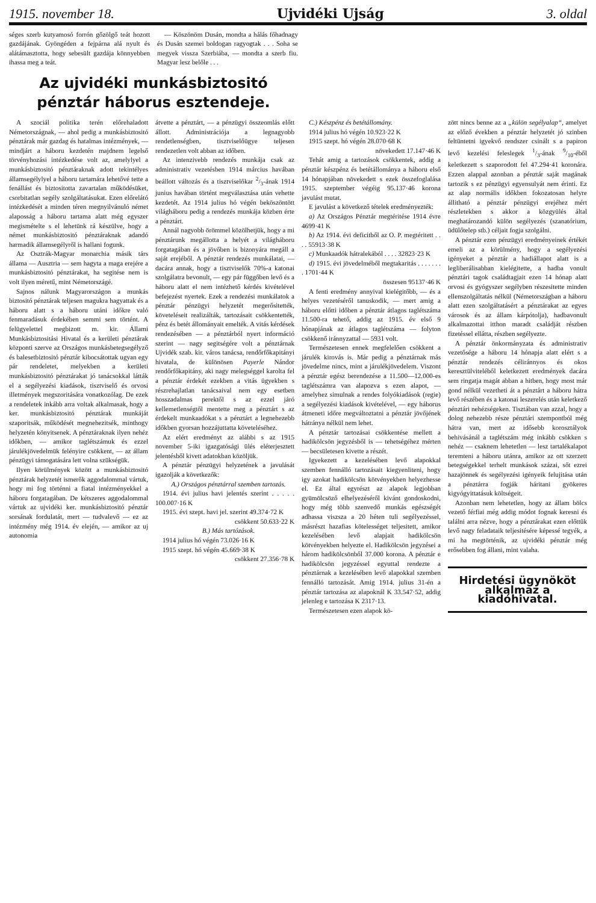1915. november 18. Ujvidéki Ujság 3. oldal
séges szerb kutyamosó forrón gőzölgő teát hozott gazdájának. Gyöngéden a fejpárna alá nyult és alátámasztotta, hogy sebesült gazdája könnyebben ihassa meg a teát.
— Köszönöm Dusán, mondta a hálás főhadnagy és Dusán szemei boldogan ragyogtak . . . Soha se megyek vissza Szerbiába, — mondta a szerb fiu. Magyar lesz belőle . . .
Az ujvidéki munkásbiztositó pénztár háborus esztendeje.
A szociál politika terén előrehaladott Németországnak, — ahol pedig a munkásbiztositó pénztárak már gazdag és hatalmas intézmények, — mindjárt a háboru kezdetén majdnem legelső törvényhozási intézkedése volt az, amelylyel a munkásbiztositó pénztáraknak adott tekintélyes államsegélylyel a háboru tartamára lehetővé tette a fenállást és biztositotta zavartalan működésüket, csorbitatlan segély szolgáltatásukat. Ezen előrelátó intézkedését a minden téren megnyilvánuló német alaposság a háboru tartama alatt még egyszer megismételte s el lehetünk rá készülve, hogy a német munkásbiztositó pénztáraknak adandó harmadik államsegélyről is hallani fogunk.
Az Osztrák-Magyar monarchia másik társ állama — Ausztria — sem hagyta a maga erejére a munkásbiztositó pénztárakat, ha segitése nem is volt ilyen méretű, mint Németországé.
Sajnos nálunk Magyarországon a munkás biztositó pénztárak teljesen magukra hagyattak és a háboru alatt s a háboru utáni időkre való fenmaradásuk érdekében semmi sem történt. A felügyelettel megbizott m. kir. Állami Munkásbiztositási Hivatal és a kerületi pénztárak központi szerve az Országos munkásbetegsegélyző és balesetbiztositó pénztár kibocsátottak ugyan egy pár rendeletet, melyekben a kerületi munkásbiztositó pénztárakat jó tanácsokkal látták el a segélyezési kiadások, tisztviselő és orvosi illetmények megszoritására vonatkozólag. De ezek a rendeletek inkább arra voltak alkalmasak, hogy a ker. munkásbiztositó pénztárak munkáját szaporitsák, működését megnehezitsék, minthogy helyzetén könyitsenek. A pénztáraknak ilyen nehéz időkben, — amikor taglétszámuk és ezzel járulékjövedelmük felényire csökkent, — az állam pénzügyi támogatására lett volna szükségük.
Ilyen körülmények között a munkásbiztositó pénztárak helyzetét ismerők aggodalommal vártuk, hogy mi fog történni a fiatal intézményekkel a háboru forgatagában. De kétszeres aggodalommal vártuk az ujvidéki ker. munkásbiztositó pénztár sorsának fordulatát, mert — tudvalevő — ez az intézmény még 1914. év elején, — amikor az uj autonomia
átvette a pénztárt, — a pénzügyi összeomlás előtt állott. Administrációja a legnagyobb rendetlenségben, tisztviselőügye teljesen rendezetlen volt abban az időben.
Az intenzivebb rendezés munkája csak az administrativ vezetésben 1914 március havában beállott változás és a tisztviselőkar 2/3-ának 1914 junius havában történt megválasztása után vehette kezdetét. Az 1914 julius hó végén beköszöntött világháboru pedig a rendezés munkája közben érte a pénztárt.
Annál nagyobb örömmel közölhetjük, hogy a mi pénztárunk megállotta a helyét a világháboru forgatagában és a jövőben is bizonyára megáll a saját erejéből. A pénztár rendezés munkálatai, — dacára annak, hogy a tisztviselők 70%-a katonai szolgálatra bevonult, — egy pár függőben levő és a háboru alatt el nem intézhető kérdés kivételével befejezést nyertek. Ezek a rendezési munkálatok a pénztár pénzügyi helyzetét megerősitették, követeléseit realizálták, tartozásait csökkentették, pénz és betét állományait emelték. A vitás kérdések rendezésében — a pénztárból nyert információ szerint — nagy segitségére volt a pénztárnak Ujvidék szab. kir. város tanácsa, rendőrfőkapitányi hivatala, de különösen Payerle Nándor rendőrfőkapitány, aki nagy melegséggel karolta fel a pénztár érdekét ezekben a vitás ügyekben s részrehajlatlan tanácsaival nem egy esetben hosszadalmas perektől s az ezzel járó kellemetlenségtől mentette meg a pénztárt s az érdekelt munkaadókat s a pénztárt a legnehezebb időkben gyorsan hozzájuttatta követeléséhez.
Az elért eredményt az alábbi s az 1915 november 5-iki igazgatósági ülés eléterjesztett jelentésből kivett adatokban közöljük.
A pénztár pénzügyi helyzetének a javulását igazolják a következők:
A.) Országos pénztárral szemben tartozás.
1914. évi julius havi jelentés szerint . . . . . 100.007·16 K
1915. évi szept. havi jel. szerint 49.374·72 K
csökkent 50.633·22 K
B.) Más tartózások.
1914 julius hó végén 73.026·16 K
1915 szept. hó végén 45.669·38 K
csökkent 27.356·78 K
C.) Készpénz és betétállomány.
1914 julius hó végén 10.923·22 K
1915 szept. hó végén 28.070·68 K
növekedett 17.147·46 K
Tehát amig a tartozások csökkentek, addig a pénztár készpénz és betétállománya a háboru első 14 hónapjában növekedett s ezek összefoglalása 1915. szeptember végéig 95.137·46 korona javulást mutat.
E javulást a következő tételek eredményezték:
a) Az Országos Pénztár megtéritése 1914 évre 4699·41 K
b) Az 1914. évi deficitből az O. P. megtéritett . . . . 55913·38 K
c) Munkaadók hátralekából . . . . 32823·23 K
d) 1915. évi jövedelméből megtakaritás . . . . . . . . 1701·44 K
összesen 95137·46 K
A fenti eredmény annyival kielégitőbb, — és a helyes vezetéséről tanuskodik, — mert amig a háboru előtti időben a pénztár átlagos taglétszáma 11.500-ra tehető, addig az 1915. év első 9 hónapjának az átlagos taglétszáma — folyton csökkenő iránnyzattal — 5931 volt.
Természetesen ennek megfelelően csökkent a járulék kirovás is. Már pedig a pénztárnak más jövedelme nincs, mint a járulékjövedelem. Viszont a pénztár egész berendezése a 11.500—12.000-es taglétszámra van alapozva s ezen alapot, — amelyhez simulnak a rendes folyókiadások (regie) a segélyezési kiadások kivételével, — egy háborus átmeneti időre megváltoztatni a pénztár jövőjének hátránya nélkül nem lehet.
A pénztár tartozásai csökkentése mellett a hadikölcsön jegyzésből is — tehetségéhez mérten — becsületesen kivette a részét.
Igyekezett a kezelésében levő alapokkal szemben fennálló tartozásait kiegyenliteni, hogy igy azokat hadikölcsön kötvényekben helyezhesse el. Ez által egyrészt az alapok legjobban gyümölcsöző elhelyezéséről kivánt gondoskodni, hogy még több szenvedő munkás egészségét adhassa viszsza a 20 héten tuli segélyezéssel, másrészt hazafias kötelességet teljesitett, amikor kezelésében levő alapjait hadikölcsön kötvényekben helyezte el. Hadikölcsön jegyzései a három hadikölcsönből 37.000 korona. A pénztár e hadikölcsön jegyzéssel egyuttal rendezte a pénztárnak a kezelésében levő alapokkal szemben fennálló tartozását. Amig 1914. julius 31-én a pénztár tartozása az alapoknál K 33.547·52, addig jelenleg e tartozása K 2317·13.
Természetesen ezen alapok kö-
zött nincs benne az a „külön segélyalap“, amelyet az előző években a pénztár helyzetét jó szinben feltüntetni igyekvő rendszer csinált s a papiron levő kezelési feleslegek 1/3-ának 9/10-éből keletkezett s szaporodott fel 47.294·41 koronára. Ezzen alappal azonban a pénztár saját magának tartozik s ez pénzügyi egyensulyát nem érinti. Ez az alap normális időkben fokozatosan helyre állitható a pénztár pénzügyi erejéhez mért részletekben s akkor a közgyülés által meghatározandó külön segélyezés (szanatórium, üdülőtelep stb.) céljait fogja szolgálni.
A pénztár ezen pénzügyi eredményeinek értékét emeli az a körülmény, hogy a segélyezési igényeket a pénztár a hadiállapot alatt is a legliberálisabban kielégitette, a hadba vonult pénztári tagok családtagjait ezen 14 hónap alatt orvosi és gyógyszer segélyben részesitette minden ellenszolgáltatás nélkül (Németországban a háboru alatt ezen szolgáltatásért a pénztárakat az egyes városok és az állam kárpótolja), hadbavonult alkalmazottai itthon maradt családját részben fizetéssel ellátta, részben segélyezte.
A pénztár önkormányzata és administrativ vezetősége a háboru 14 hónapja alatt elért s a pénztár rendezés céliránnyos és okos keresztülviteléből keletkezett eredmények dacára sem ringatja magát abban a hitben, hogy most már gond nélkül vezetheti át a pénztárt a háboru hátra levő részében és a katonai leszerelés után keletkező pénztári nehézségeken. Tisztában van azzal, hogy a dolog nehezebb része pénztári szempontból még hátra van, mert az idősebb korosztályok behivásánál a taglétszám még inkább csökken s nehéz — csaknem lehetetlen — lesz tartalékalapot teremteni a háboru utánra, amikor az ott szerzett betegségekkel terhelt munkások százai, sőt ezrei hazajönnek és segélyezési igényeik felujitása után a pénztárra fogják háritani gyökeres kigyógyittatásuk költségeit.
Azonban nem lehetetlen, hogy az állam bölcs vezető férfiai még addig módot fognak keresni és találni arra nézve, hogy a pénztárakat ezen előttük levő nagy feladataik teljesitésére képessé tegyék, a mi ha megtörténik, az ujvidéki pénztár még erősebben fog állani, mint valaha.
Hirdetési ügynököt
alkalmaz a kiadóhivatal.